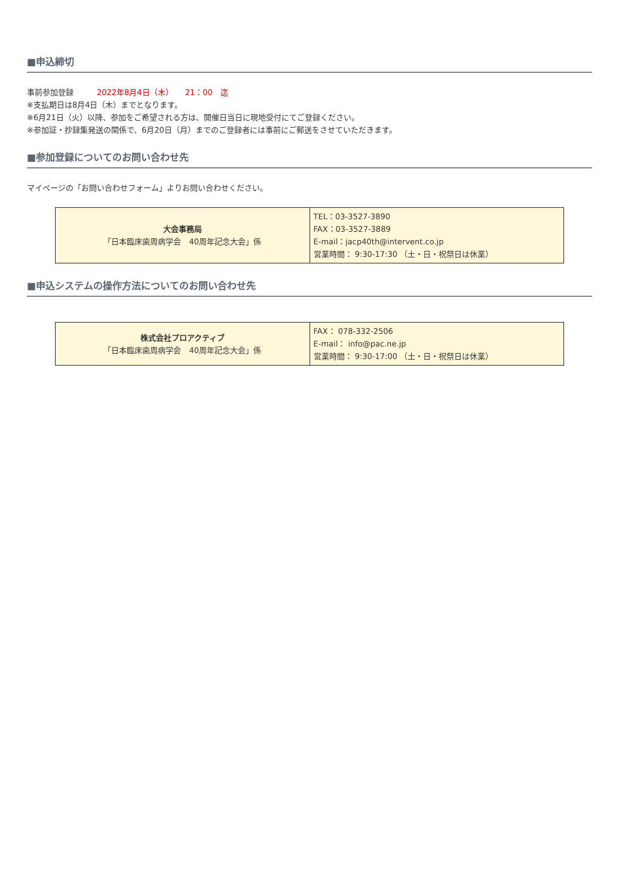■申込締切
事前参加登録　　　2022年8月4日（木）　　21：00　迄
※支払期日は8月4日（木）までとなります。
※6月21日（火）以降、参加をご希望される方は、開催日当日に現地受付にてご登録ください。
※参加証・抄録集発送の関係で、6月20日（月）までのご登録者には事前にご郵送をさせていただきます。
■参加登録についてのお問い合わせ先
マイページの「お問い合わせフォーム」よりお問い合わせください。
| 大会事務局 「日本臨床歯周病学会 40周年記念大会」係 | TEL：03-3527-3890 FAX：03-3527-3889 E-mail：jacp40th@intervent.co.jp 営業時間： 9:30-17:30 （土・日・祝祭日は休業） |
■申込システムの操作方法についてのお問い合わせ先
| 株式会社プロアクティブ 「日本臨床歯周病学会 40周年記念大会」係 | FAX： 078-332-2506 E-mail： info@pac.ne.jp 営業時間： 9:30-17:00 （土・日・祝祭日は休業） |